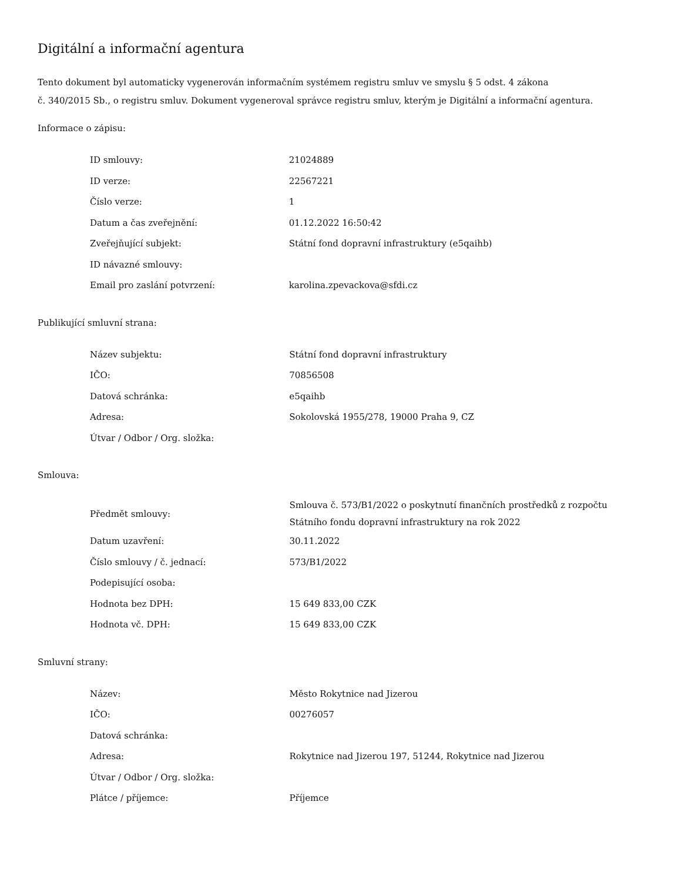Digitální a informační agentura
Tento dokument byl automaticky vygenerován informačním systémem registru smluv ve smyslu § 5 odst. 4 zákona
č. 340/2015 Sb., o registru smluv. Dokument vygeneroval správce registru smluv, kterým je Digitální a informační agentura.
Informace o zápisu:
| ID smlouvy: | 21024889 |
| ID verze: | 22567221 |
| Číslo verze: | 1 |
| Datum a čas zveřejnění: | 01.12.2022 16:50:42 |
| Zveřejňující subjekt: | Státní fond dopravní infrastruktury (e5qaihb) |
| ID návazné smlouvy: | |
| Email pro zaslání potvrzení: | karolina.zpevackova@sfdi.cz |
Publikující smluvní strana:
| Název subjektu: | Státní fond dopravní infrastruktury |
| IČO: | 70856508 |
| Datová schránka: | e5qaihb |
| Adresa: | Sokolovská 1955/278, 19000 Praha 9, CZ |
| Útvar / Odbor / Org. složka: | |
Smlouva:
| Předmět smlouvy: | Smlouva č. 573/B1/2022 o poskytnutí finančních prostředků z rozpočtu Státního fondu dopravní infrastruktury na rok 2022 |
| Datum uzavření: | 30.11.2022 |
| Číslo smlouvy / č. jednací: | 573/B1/2022 |
| Podepisující osoba: | |
| Hodnota bez DPH: | 15 649 833,00 CZK |
| Hodnota vč. DPH: | 15 649 833,00 CZK |
Smluvní strany:
| Název: | Město Rokytnice nad Jizerou |
| IČO: | 00276057 |
| Datová schránka: | |
| Adresa: | Rokytnice nad Jizerou 197, 51244, Rokytnice nad Jizerou |
| Útvar / Odbor / Org. složka: | |
| Plátce / příjemce: | Příjemce |